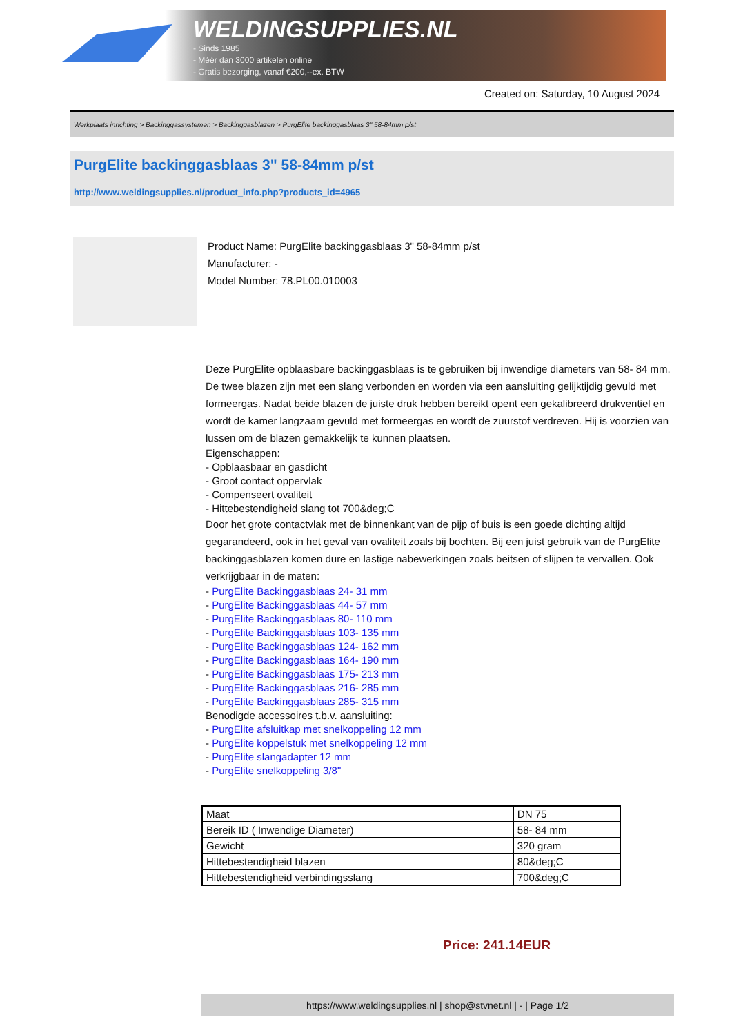WELDINGSUPPLIES.NL
- Sinds 1985
- Méér dan 3000 artikelen online
- Gratis bezorging, vanaf €200,--ex. BTW
Created on: Saturday, 10 August 2024
Werkplaats inrichting > Backinggassystemen > Backinggasblazen > PurgElite backinggasblaas 3" 58-84mm p/st
PurgElite backinggasblaas 3" 58-84mm p/st
http://www.weldingsupplies.nl/product_info.php?products_id=4965
Product Name: PurgElite backinggasblaas 3" 58-84mm p/st
Manufacturer: -
Model Number: 78.PL00.010003
Deze PurgElite opblaasbare backinggasblaas is te gebruiken bij inwendige diameters van 58- 84 mm. De twee blazen zijn met een slang verbonden en worden via een aansluiting gelijktijdig gevuld met formeergas. Nadat beide blazen de juiste druk hebben bereikt opent een gekalibreerd drukventiel en wordt de kamer langzaam gevuld met formeergas en wordt de zuurstof verdreven. Hij is voorzien van lussen om de blazen gemakkelijk te kunnen plaatsen.
Eigenschappen:
- Opblaasbaar en gasdicht
- Groot contact oppervlak
- Compenseert ovaliteit
- Hittebestendigheid slang tot 700&deg;C
Door het grote contactvlak met de binnenkant van de pijp of buis is een goede dichting altijd gegarandeerd, ook in het geval van ovaliteit zoals bij bochten. Bij een juist gebruik van de PurgElite backinggasblazen komen dure en lastige nabewerkingen zoals beitsen of slijpen te vervallen. Ook verkrijgbaar in de maten:
- PurgElite Backinggasblaas 24- 31 mm
- PurgElite Backinggasblaas 44- 57 mm
- PurgElite Backinggasblaas 80- 110 mm
- PurgElite Backinggasblaas 103- 135 mm
- PurgElite Backinggasblaas 124- 162 mm
- PurgElite Backinggasblaas 164- 190 mm
- PurgElite Backinggasblaas 175- 213 mm
- PurgElite Backinggasblaas 216- 285 mm
- PurgElite Backinggasblaas 285- 315 mm
Benodigde accessoires t.b.v. aansluiting:
- PurgElite afsluitkap met snelkoppeling 12 mm
- PurgElite koppelstuk met snelkoppeling 12 mm
- PurgElite slangadapter 12 mm
- PurgElite snelkoppeling 3/8"
| Maat | DN 75 |
| Bereik ID ( Inwendige Diameter) | 58- 84 mm |
| Gewicht | 320 gram |
| Hittebestendigheid blazen | 80&deg;C |
| Hittebestendigheid verbindingsslang | 700&deg;C |
Price: 241.14EUR
https://www.weldingsupplies.nl | shop@stvnet.nl | - | Page 1/2